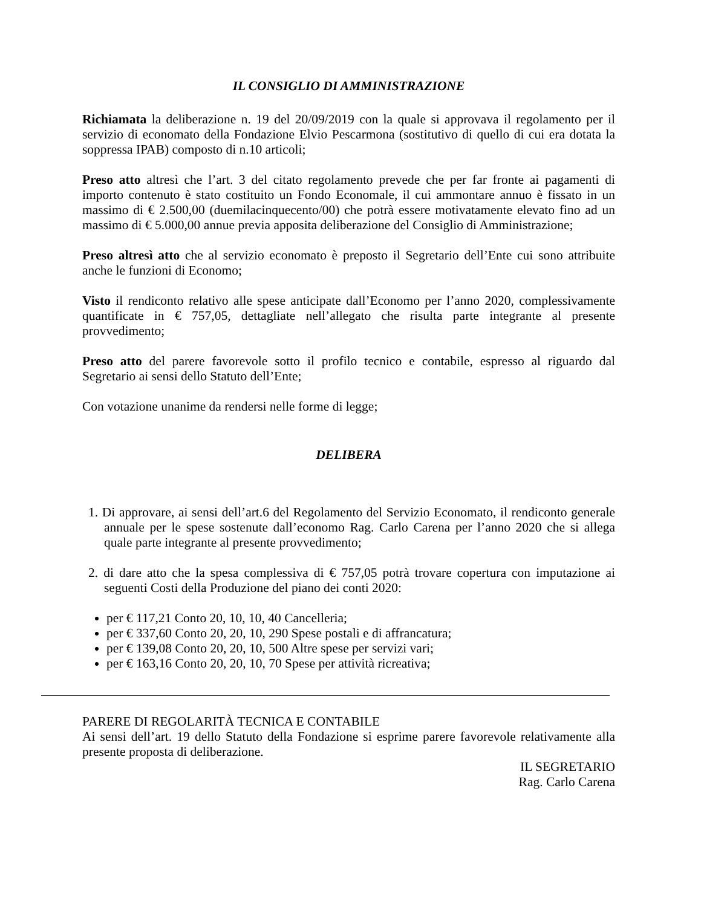IL CONSIGLIO DI AMMINISTRAZIONE
Richiamata la deliberazione n. 19 del 20/09/2019 con la quale si approvava il regolamento per il servizio di economato della Fondazione Elvio Pescarmona (sostitutivo di quello di cui era dotata la soppressa IPAB) composto di n.10 articoli;
Preso atto altresì che l’art. 3 del citato regolamento prevede che per far fronte ai pagamenti di importo contenuto è stato costituito un Fondo Economale, il cui ammontare annuo è fissato in un massimo di € 2.500,00 (duemilacinquecento/00) che potrà essere motivatamente elevato fino ad un massimo di € 5.000,00 annue previa apposita deliberazione del Consiglio di Amministrazione;
Preso altresì atto che al servizio economato è preposto il Segretario dell’Ente cui sono attribuite anche le funzioni di Economo;
Visto il rendiconto relativo alle spese anticipate dall’Economo per l’anno 2020, complessivamente quantificate in € 757,05, dettagliate nell’allegato che risulta parte integrante al presente provvedimento;
Preso atto del parere favorevole sotto il profilo tecnico e contabile, espresso al riguardo dal Segretario ai sensi dello Statuto dell’Ente;
Con votazione unanime da rendersi nelle forme di legge;
DELIBERA
1. Di approvare, ai sensi dell’art.6 del Regolamento del Servizio Economato, il rendiconto generale annuale per le spese sostenute dall’economo Rag. Carlo Carena per l’anno 2020 che si allega quale parte integrante al presente provvedimento;
2. di dare atto che la spesa complessiva di € 757,05 potrà trovare copertura con imputazione ai seguenti Costi della Produzione del piano dei conti 2020:
per € 117,21 Conto 20, 10, 10, 40 Cancelleria;
per € 337,60 Conto 20, 20, 10, 290 Spese postali e di affrancatura;
per € 139,08 Conto 20, 20, 10, 500 Altre spese per servizi vari;
per € 163,16 Conto 20, 20, 10, 70 Spese per attività ricreativa;
PARERE DI REGOLARITÀ TECNICA E CONTABILE
Ai sensi dell’art. 19 dello Statuto della Fondazione si esprime parere favorevole relativamente alla presente proposta di deliberazione.
IL SEGRETARIO
Rag. Carlo Carena